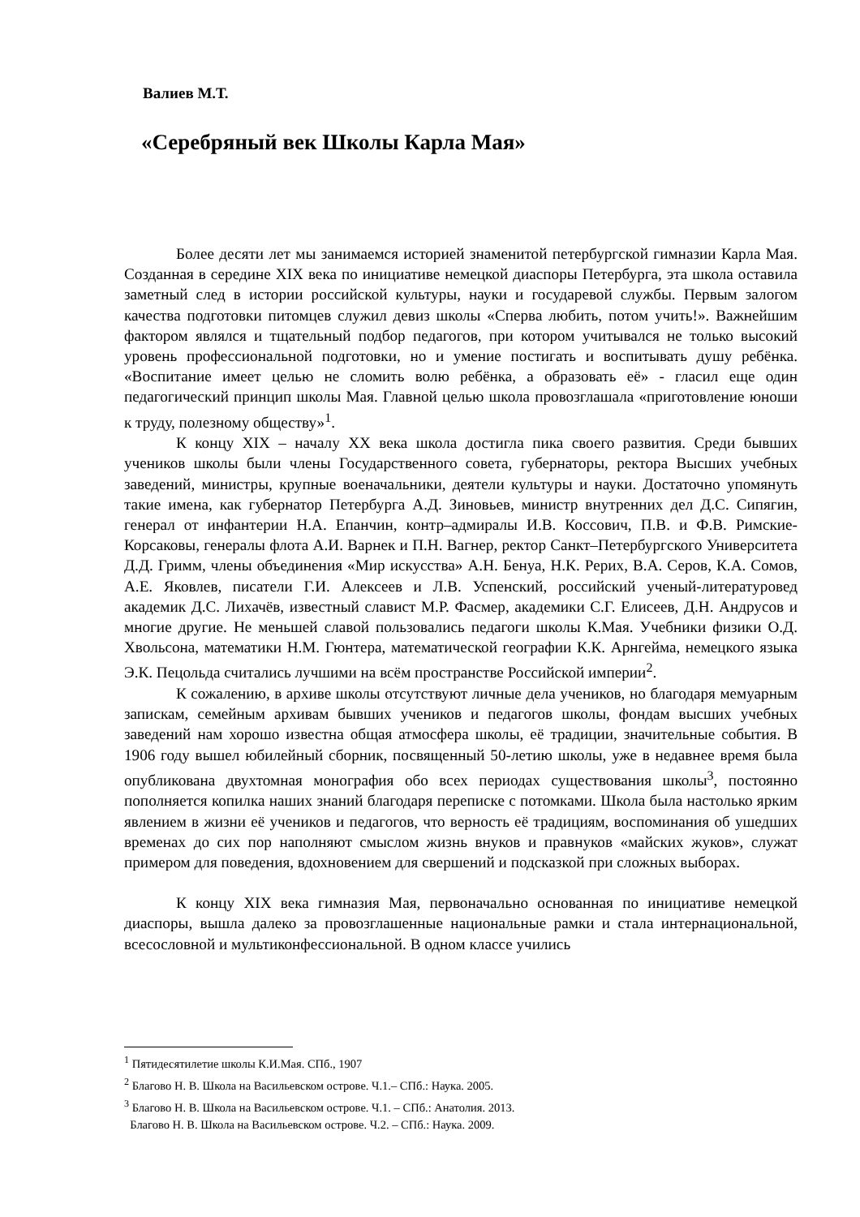Валиев М.Т.
«Серебряный век Школы Карла Мая»
Более десяти лет мы занимаемся историей знаменитой петербургской гимназии Карла Мая. Созданная в середине XIX века по инициативе немецкой диаспоры Петербурга, эта школа оставила заметный след в истории российской культуры, науки и государевой службы. Первым залогом качества подготовки питомцев служил девиз школы «Сперва любить, потом учить!». Важнейшим фактором являлся и тщательный подбор педагогов, при котором учитывался не только высокий уровень профессиональной подготовки, но и умение постигать и воспитывать душу ребёнка. «Воспитание имеет целью не сломить волю ребёнка, а образовать её» - гласил еще один педагогический принцип школы Мая. Главной целью школа провозглашала «приготовление юноши к труду, полезному обществу»<sup>1</sup>.
К концу XIX – началу XX века школа достигла пика своего развития. Среди бывших учеников школы были члены Государственного совета, губернаторы, ректора Высших учебных заведений, министры, крупные военачальники, деятели культуры и науки. Достаточно упомянуть такие имена, как губернатор Петербурга А.Д. Зиновьев, министр внутренних дел Д.С. Сипягин, генерал от инфантерии Н.А. Епанчин, контр–адмиралы И.В. Коссович, П.В. и Ф.В. Римские-Корсаковы, генералы флота А.И. Варнек и П.Н. Вагнер, ректор Санкт–Петербургского Университета Д.Д. Гримм, члены объединения «Мир искусства» А.Н. Бенуа, Н.К. Рерих, В.А. Серов, К.А. Сомов, А.Е. Яковлев, писатели Г.И. Алексеев и Л.В. Успенский, российский ученый-литературовед академик Д.С. Лихачёв, известный славист М.Р. Фасмер, академики С.Г. Елисеев, Д.Н. Андрусов и многие другие. Не меньшей славой пользовались педагоги школы К.Мая. Учебники физики О.Д. Хвольсона, математики Н.М. Гюнтера, математической географии К.К. Арнгейма, немецкого языка Э.К. Пецольда считались лучшими на всём пространстве Российской империи<sup>2</sup>.
К сожалению, в архиве школы отсутствуют личные дела учеников, но благодаря мемуарным запискам, семейным архивам бывших учеников и педагогов школы, фондам высших учебных заведений нам хорошо известна общая атмосфера школы, её традиции, значительные события. В 1906 году вышел юбилейный сборник, посвященный 50-летию школы, уже в недавнее время была опубликована двухтомная монография обо всех периодах существования школы<sup>3</sup>, постоянно пополняется копилка наших знаний благодаря переписке с потомками. Школа была настолько ярким явлением в жизни её учеников и педагогов, что верность её традициям, воспоминания об ушедших временах до сих пор наполняют смыслом жизнь внуков и правнуков «майских жуков», служат примером для поведения, вдохновением для свершений и подсказкой при сложных выборах.
К концу XIX века гимназия Мая, первоначально основанная по инициативе немецкой диаспоры, вышла далеко за провозглашенные национальные рамки и стала интернациональной, всесословной и мультиконфессиональной. В одном классе учились
<sup>1</sup> Пятидесятилетие школы К.И.Мая. СПб., 1907
<sup>2</sup> Благово Н. В. Школа на Васильевском острове. Ч.1.– СПб.: Наука. 2005.
<sup>3</sup> Благово Н. В. Школа на Васильевском острове. Ч.1. – СПб.: Анатолия. 2013.
Благово Н. В. Школа на Васильевском острове. Ч.2. – СПб.: Наука. 2009.